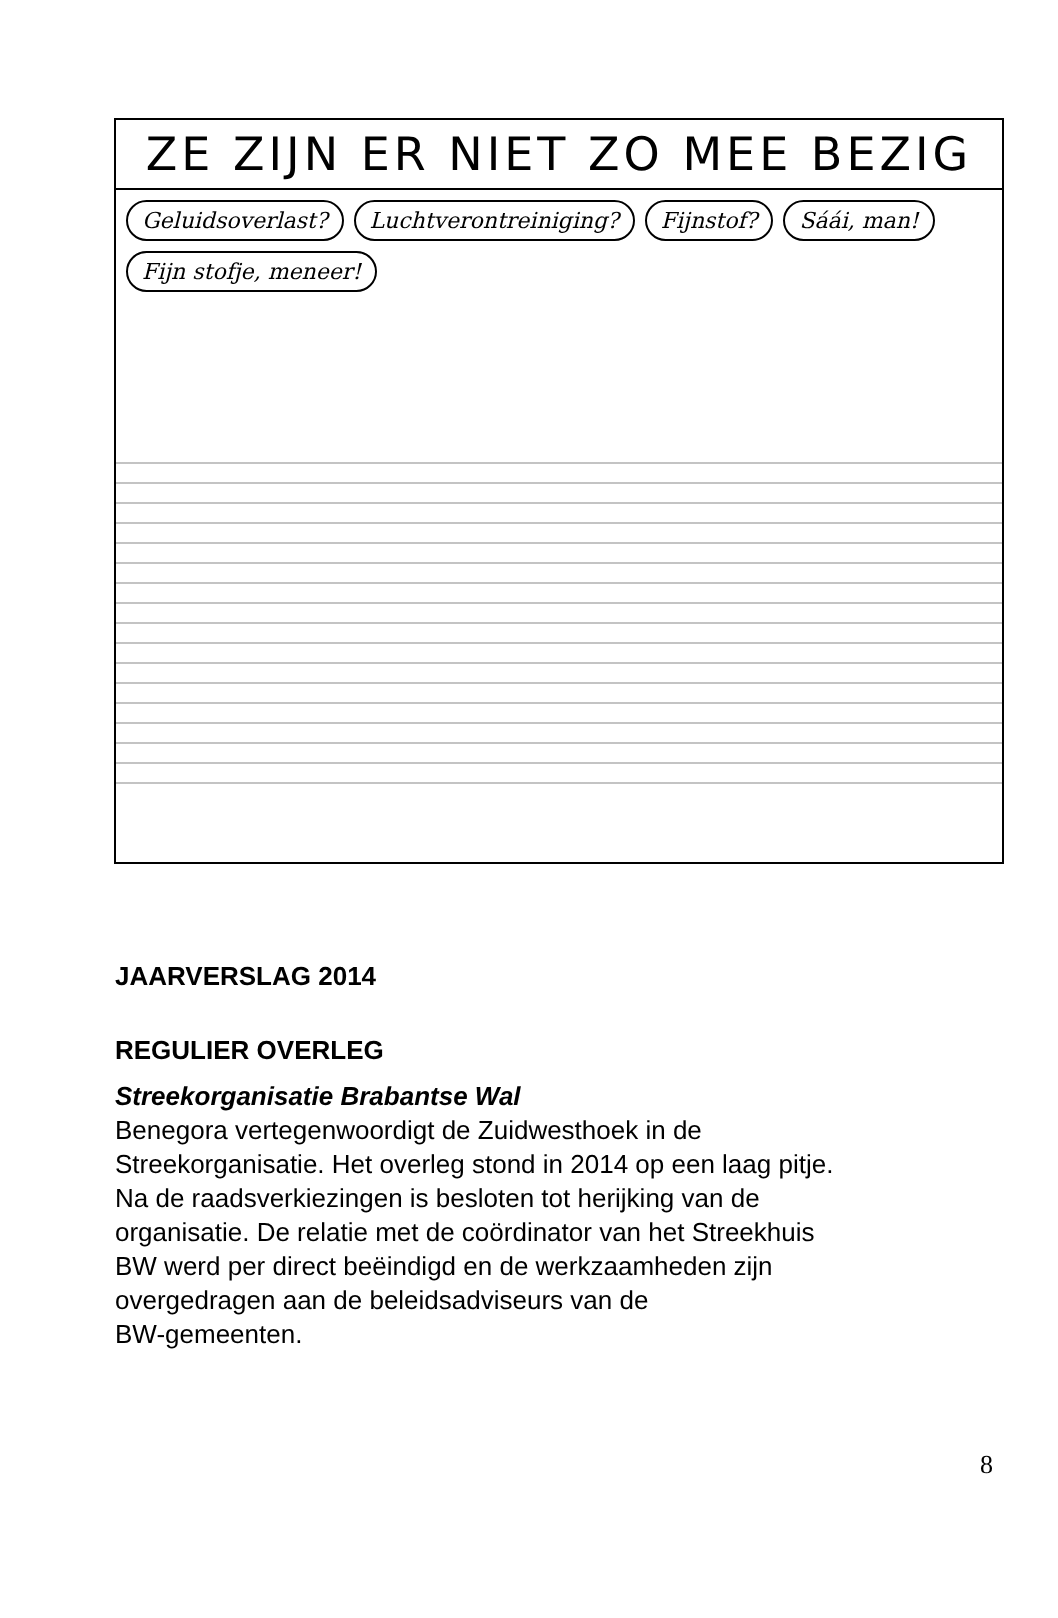ZE ZIJN ER NIET ZO MEE BEZIG
Geluidsoverlast? Luchtverontreiniging? Fijnstof? Sáái, man! Fijn stofje, meneer!
JAARVERSLAG 2014
REGULIER OVERLEG
Streekorganisatie Brabantse Wal
Benegora vertegenwoordigt de Zuidwesthoek in de
Streekorganisatie. Het overleg stond in 2014 op een laag pitje.
Na de raadsverkiezingen is besloten tot herijking van de
organisatie. De relatie met de coördinator van het Streekhuis
BW werd per direct beëindigd en de werkzaamheden zijn
overgedragen aan de beleidsadviseurs van de
BW-gemeenten.
8